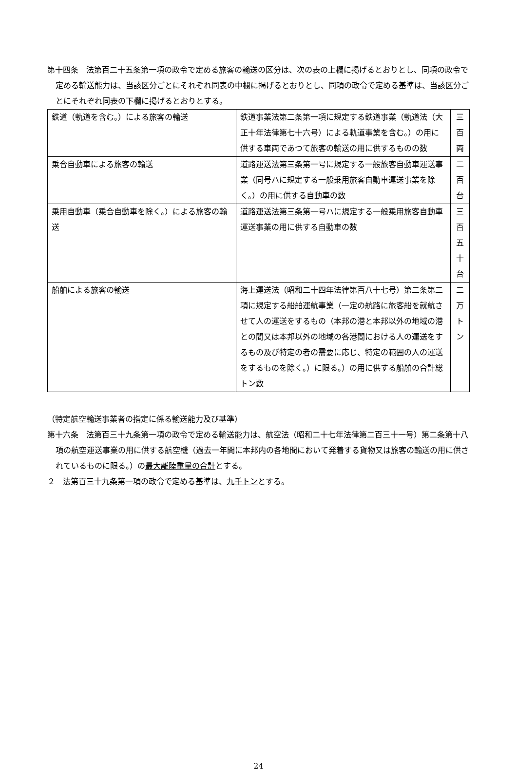第十四条　法第百二十五条第一項の政令で定める旅客の輸送の区分は、次の表の上欄に掲げるとおりとし、同項の政令で定める輸送能力は、当該区分ごとにそれぞれ同表の中欄に掲げるとおりとし、同項の政令で定める基準は、当該区分ごとにそれぞれ同表の下欄に掲げるとおりとする。
| 鉄道（軌道を含む。）による旅客の輸送 | 鉄道事業法第二条第一項に規定する鉄道事業（軌道法（大正十年法律第七十六号）による軌道事業を含む。）の用に供する車両であつて旅客の輸送の用に供するものの数 | 三 百 両 |
| 乗合自動車による旅客の輸送 | 道路運送法第三条第一号に規定する一般旅客自動車運送事業（同号ハに規定する一般乗用旅客自動車運送事業を除く。）の用に供する自動車の数 | 二 百 台 |
| 乗用自動車（乗合自動車を除く。）による旅客の輸送 | 道路運送法第三条第一号ハに規定する一般乗用旅客自動車運送事業の用に供する自動車の数 | 三 百 五 十 台 |
| 船舶による旅客の輸送 | 海上運送法（昭和二十四年法律第百八十七号）第二条第二項に規定する船舶運航事業（一定の航路に旅客船を就航させて人の運送をするもの（本邦の港と本邦以外の地域の港との間又は本邦以外の地域の各港間における人の運送をするもの及び特定の者の需要に応じ、特定の範囲の人の運送をするものを除く。）に限る。）の用に供する船舶の合計総トン数 | 二 万 ト ン |
（特定航空輸送事業者の指定に係る輸送能力及び基準）
第十六条　法第百三十九条第一項の政令で定める輸送能力は、航空法（昭和二十七年法律第二百三十一号）第二条第十八項の航空運送事業の用に供する航空機（過去一年間に本邦内の各地間において発着する貨物又は旅客の輸送の用に供されているものに限る。）の最大離陸重量の合計とする。
２　法第百三十九条第一項の政令で定める基準は、九千トンとする。
24